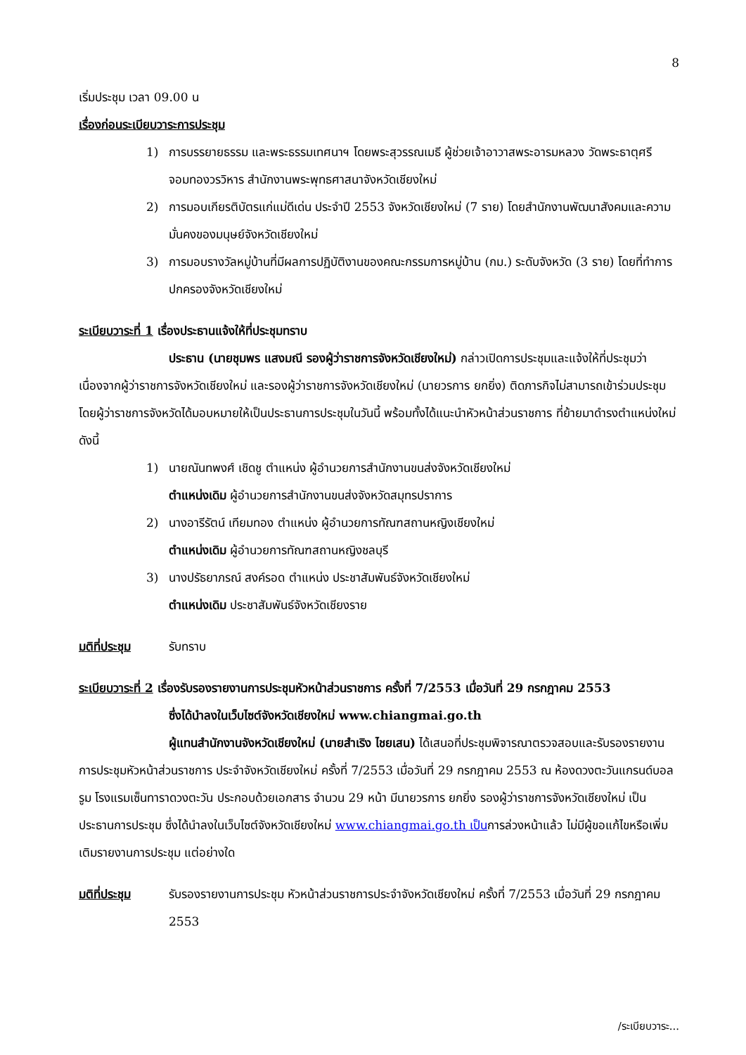8
เริ่มประชุม เวลา 09.00 น
เรื่องก่อนระเบียบวาระการประชุม
1) การบรรยายธรรม และพระธรรมเทศนาฯ โดยพระสุวรรณเมธี ผู้ช่วยเจ้าอาวาสพระอารมหลวง วัดพระธาตุศรีจอมทองวรวิหาร สำนักงานพระพุทธศาสนาจังหวัดเชียงใหม่
2) การมอบเกียรติบัตรแก่แม่ดีเด่น ประจำปี 2553 จังหวัดเชียงใหม่ (7 ราย) โดยสำนักงานพัฒนาสังคมและความมั่นคงของมนุษย์จังหวัดเชียงใหม่
3) การมอบรางวัลหมู่บ้านที่มีผลการปฏิบัติงานของคณะกรรมการหมู่บ้าน (กม.) ระดับจังหวัด (3 ราย) โดยที่ทำการปกครองจังหวัดเชียงใหม่
ระเบียบวาระที่ 1 เรื่องประธานแจ้งให้ที่ประชุมทราบ
ประธาน (นายชุมพร แสงมณี รองผู้ว่าราชการจังหวัดเชียงใหม่) กล่าวเปิดการประชุมและแจ้งให้ที่ประชุมว่าเนื่องจากผู้ว่าราชการจังหวัดเชียงใหม่ และรองผู้ว่าราชการจังหวัดเชียงใหม่ (นายวรการ ยกยิ่ง) ติดภารกิจไม่สามารถเข้าร่วมประชุม โดยผู้ว่าราชการจังหวัดได้มอบหมายให้เป็นประธานการประชุมในวันนี้ พร้อมทั้งได้แนะนำหัวหน้าส่วนราชการ ที่ย้ายมาดำรงตำแหน่งใหม่ ดังนี้
1) นายณันทพงศ์ เชิดชู ตำแหน่ง ผู้อำนวยการสำนักงานขนส่งจังหวัดเชียงใหม่
ตำแหน่งเดิม ผู้อำนวยการสำนักงานขนส่งจังหวัดสมุทรปราการ
2) นางอารีรัตน์ เทียมทอง ตำแหน่ง ผู้อำนวยการทัณฑสถานหญิงเชียงใหม่
ตำแหน่งเดิม ผู้อำนวยการทัณฑสถานหญิงชลบุรี
3) นางปรัธยาภรณ์ สงค์รอด ตำแหน่ง ประชาสัมพันธ์จังหวัดเชียงใหม่
ตำแหน่งเดิม ประชาสัมพันธ์จังหวัดเชียงราย
มติที่ประชุม รับทราบ
ระเบียบวาระที่ 2 เรื่องรับรองรายงานการประชุมหัวหน้าส่วนราชการ ครั้งที่ 7/2553 เมื่อวันที่ 29 กรกฎาคม 2553
ซึ่งได้นำลงในเว็บไซต์จังหวัดเชียงใหม่ www.chiangmai.go.th
ผู้แทนสำนักงานจังหวัดเชียงใหม่ (นายสำเริง ไชยเสน) ได้เสนอที่ประชุมพิจารณาตรวจสอบและรับรองรายงานการประชุมหัวหน้าส่วนราชการ ประจำจังหวัดเชียงใหม่ ครั้งที่ 7/2553 เมื่อวันที่ 29 กรกฎาคม 2553 ณ ห้องดวงตะวันแกรนด์บอลรูม โรงแรมเซ็นทาราดวงตะวัน ประกอบด้วยเอกสาร จำนวน 29 หน้า มีนายวรการ ยกยิ่ง รองผู้ว่าราชการจังหวัดเชียงใหม่ เป็นประธานการประชุม ซึ่งได้นำลงในเว็บไซต์จังหวัดเชียงใหม่ www.chiangmai.go.th เป็นการล่วงหน้าแล้ว ไม่มีผู้ขอแก้ไขหรือเพิ่มเติมรายงานการประชุม แต่อย่างใด
มติที่ประชุม รับรองรายงานการประชุม หัวหน้าส่วนราชการประจำจังหวัดเชียงใหม่ ครั้งที่ 7/2553 เมื่อวันที่ 29 กรกฎาคม 2553
/ระเบียบวาระ...